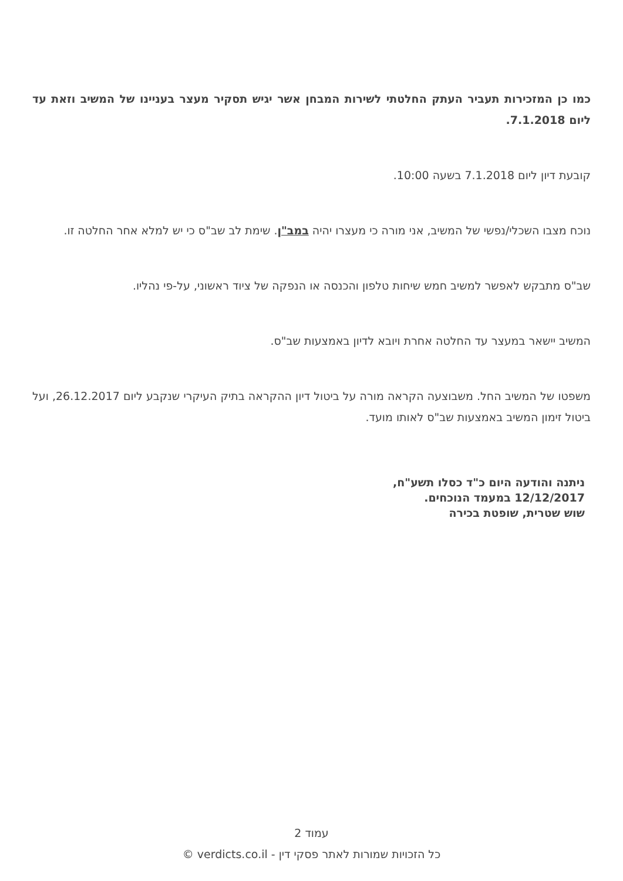כמו כן המזכירות תעביר העתק החלטתי לשירות המבחן אשר יגיש תסקיר מעצר בעניינו של המשיב וזאת עד ליום 7.1.2018.
קובעת דיון ליום 7.1.2018 בשעה 10:00.
נוכח מצבו השכלי/נפשי של המשיב, אני מורה כי מעצרו יהיה במב"ן. שימת לב שב"ס כי יש למלא אחר החלטה זו.
שב"ס מתבקש לאפשר למשיב חמש שיחות טלפון והכנסה או הנפקה של ציוד ראשוני, על-פי נהליו.
המשיב יישאר במעצר עד החלטה אחרת ויובא לדיון באמצעות שב"ס.
משפטו של המשיב החל. משבוצעה הקראה מורה על ביטול דיון ההקראה בתיק העיקרי שנקבע ליום 26.12.2017, ועל ביטול זימון המשיב באמצעות שב"ס לאותו מועד.
ניתנה והודעה היום כ"ד כסלו תשע"ח,
12/12/2017 במעמד הנוכחים.
שוש שטרית, שופטת בכירה
עמוד 2
כל הזכויות שמורות לאתר פסקי דין - verdicts.co.il ©